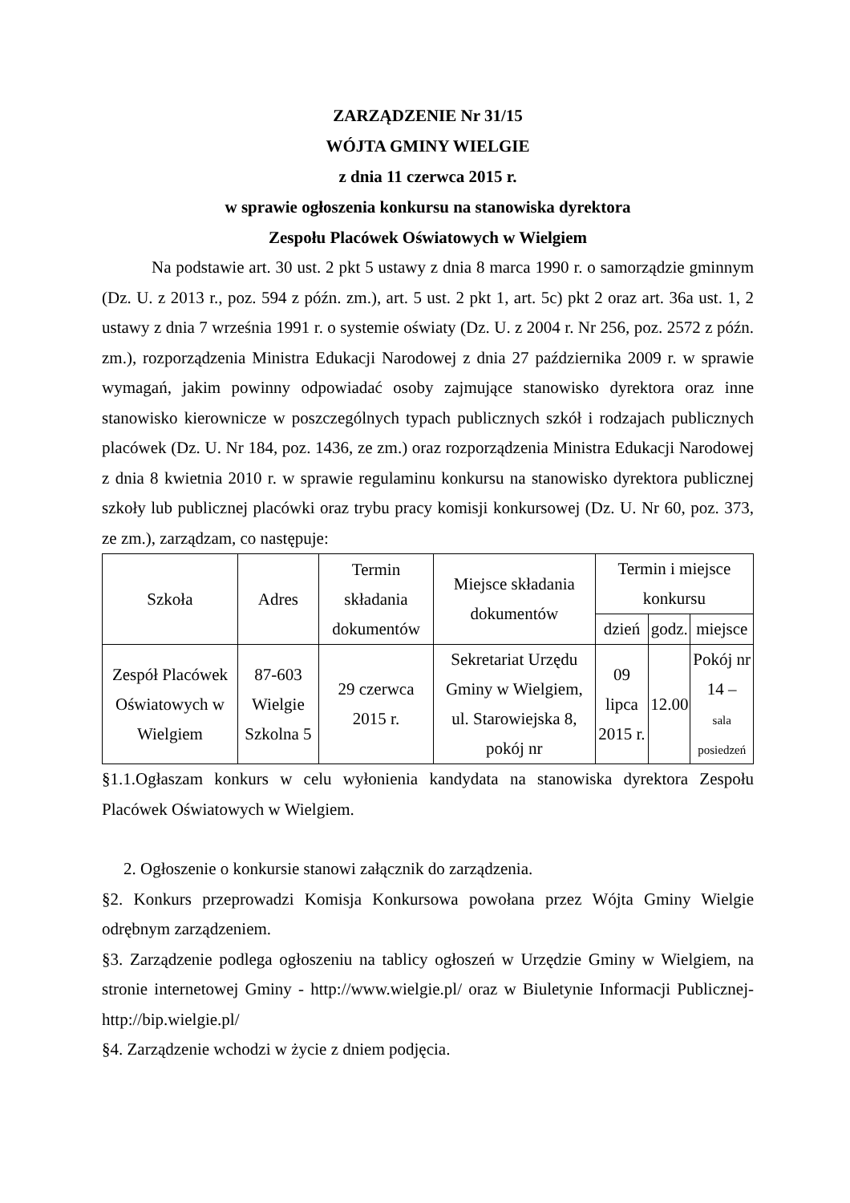ZARZĄDZENIE Nr 31/15
WÓJTA GMINY WIELGIE
z dnia 11 czerwca 2015 r.
w sprawie ogłoszenia konkursu na stanowiska dyrektora
Zespołu Placówek Oświatowych w Wielgiem
Na podstawie art. 30 ust. 2 pkt 5 ustawy z dnia 8 marca 1990 r. o samorządzie gminnym (Dz. U. z 2013 r., poz. 594 z późn. zm.), art. 5 ust. 2 pkt 1, art. 5c) pkt 2 oraz art. 36a ust. 1, 2 ustawy z dnia 7 września 1991 r. o systemie oświaty (Dz. U. z 2004 r. Nr 256, poz. 2572 z późn. zm.), rozporządzenia Ministra Edukacji Narodowej z dnia 27 października 2009 r. w sprawie wymagań, jakim powinny odpowiadać osoby zajmujące stanowisko dyrektora oraz inne stanowisko kierownicze w poszczególnych typach publicznych szkół i rodzajach publicznych placówek (Dz. U. Nr 184, poz. 1436, ze zm.) oraz rozporządzenia Ministra Edukacji Narodowej z dnia 8 kwietnia 2010 r. w sprawie regulaminu konkursu na stanowisko dyrektora publicznej szkoły lub publicznej placówki oraz trybu pracy komisji konkursowej (Dz. U. Nr 60, poz. 373, ze zm.), zarządzam, co następuje:
| Szkoła | Adres | Termin składania dokumentów | Miejsce składania dokumentów | Termin i miejsce konkursu | | |
| --- | --- | --- | --- | --- | --- | --- |
| | | | | dzień | godz. | miejsce |
| Zespół Placówek Oświatowych w Wielgiem | 87-603 Wielgie Szkolna 5 | 29 czerwca 2015 r. | Sekretariat Urzędu Gminy w Wielgiem, ul. Starowiejska 8, pokój nr | 09 lipca 2015 r. | 12.00 | Pokój nr 14 – sala posiedzeń |
§1.1.Ogłaszam konkurs w celu wyłonienia kandydata na stanowiska dyrektora Zespołu Placówek Oświatowych w Wielgiem.
2. Ogłoszenie o konkursie stanowi załącznik do zarządzenia.
§2. Konkurs przeprowadzi Komisja Konkursowa powołana przez Wójta Gminy Wielgie odrębnym zarządzeniem.
§3. Zarządzenie podlega ogłoszeniu na tablicy ogłoszeń w Urzędzie Gminy w Wielgiem, na stronie internetowej Gminy - http://www.wielgie.pl/ oraz w Biuletynie Informacji Publicznej- http://bip.wielgie.pl/
§4. Zarządzenie wchodzi w życie z dniem podjęcia.